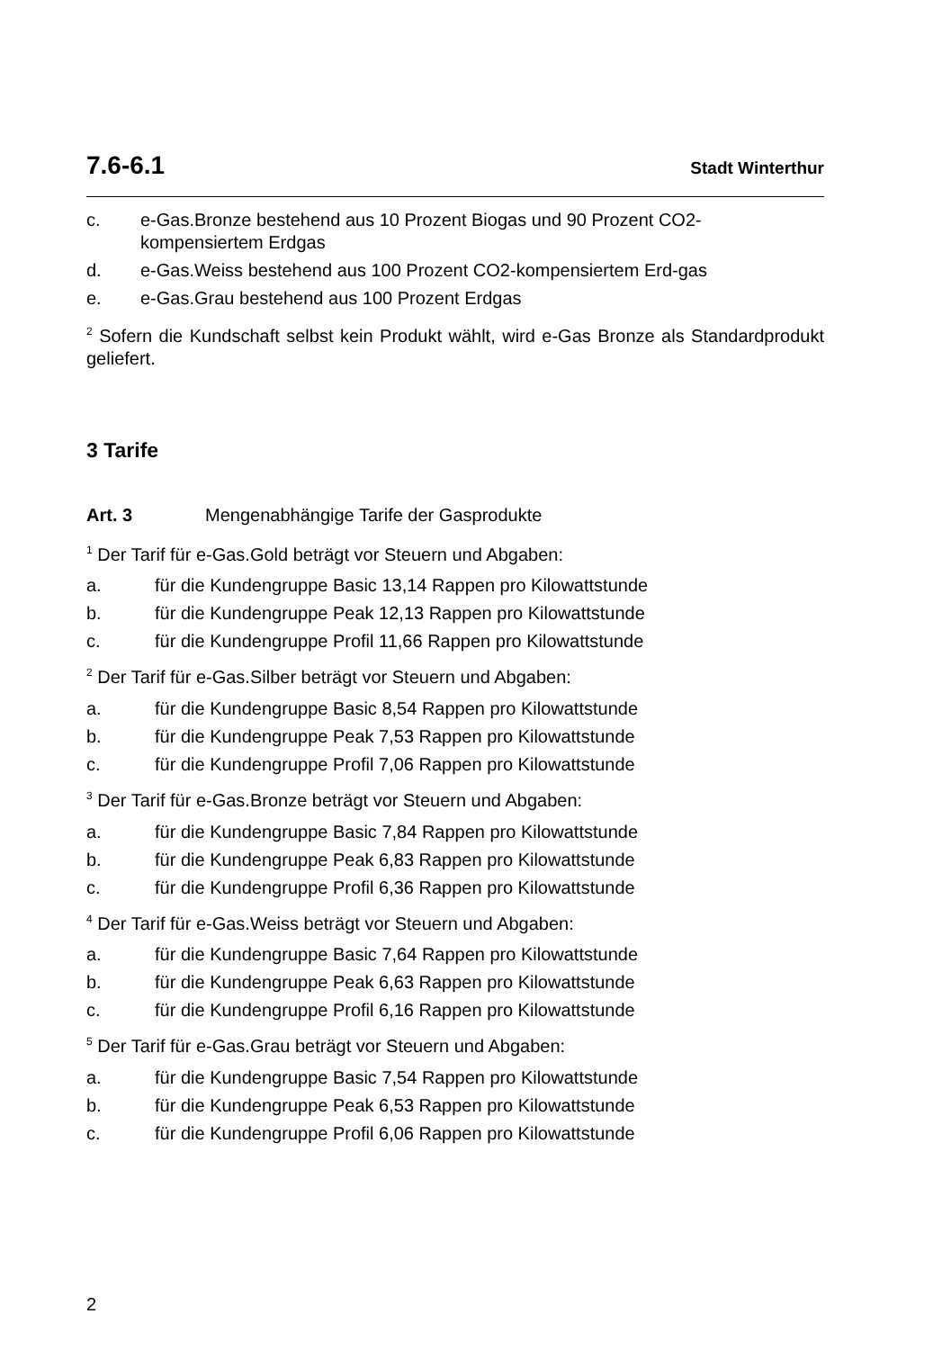7.6-6.1 Stadt Winterthur
c. e-Gas.Bronze bestehend aus 10 Prozent Biogas und 90 Prozent CO2-kompensiertem Erdgas
d. e-Gas.Weiss bestehend aus 100 Prozent CO2-kompensiertem Erd-gas
e. e-Gas.Grau bestehend aus 100 Prozent Erdgas
<sup>2</sup> Sofern die Kundschaft selbst kein Produkt wählt, wird e-Gas Bronze als Standardprodukt geliefert.
3 Tarife
Art. 3 Mengenabhängige Tarife der Gasprodukte
<sup>1</sup> Der Tarif für e-Gas.Gold beträgt vor Steuern und Abgaben:
a. für die Kundengruppe Basic 13,14 Rappen pro Kilowattstunde
b. für die Kundengruppe Peak 12,13 Rappen pro Kilowattstunde
c. für die Kundengruppe Profil 11,66 Rappen pro Kilowattstunde
<sup>2</sup> Der Tarif für e-Gas.Silber beträgt vor Steuern und Abgaben:
a. für die Kundengruppe Basic 8,54 Rappen pro Kilowattstunde
b. für die Kundengruppe Peak 7,53 Rappen pro Kilowattstunde
c. für die Kundengruppe Profil 7,06 Rappen pro Kilowattstunde
<sup>3</sup> Der Tarif für e-Gas.Bronze beträgt vor Steuern und Abgaben:
a. für die Kundengruppe Basic 7,84 Rappen pro Kilowattstunde
b. für die Kundengruppe Peak 6,83 Rappen pro Kilowattstunde
c. für die Kundengruppe Profil 6,36 Rappen pro Kilowattstunde
<sup>4</sup> Der Tarif für e-Gas.Weiss beträgt vor Steuern und Abgaben:
a. für die Kundengruppe Basic 7,64 Rappen pro Kilowattstunde
b. für die Kundengruppe Peak 6,63 Rappen pro Kilowattstunde
c. für die Kundengruppe Profil 6,16 Rappen pro Kilowattstunde
<sup>5</sup> Der Tarif für e-Gas.Grau beträgt vor Steuern und Abgaben:
a. für die Kundengruppe Basic 7,54 Rappen pro Kilowattstunde
b. für die Kundengruppe Peak 6,53 Rappen pro Kilowattstunde
c. für die Kundengruppe Profil 6,06 Rappen pro Kilowattstunde
2